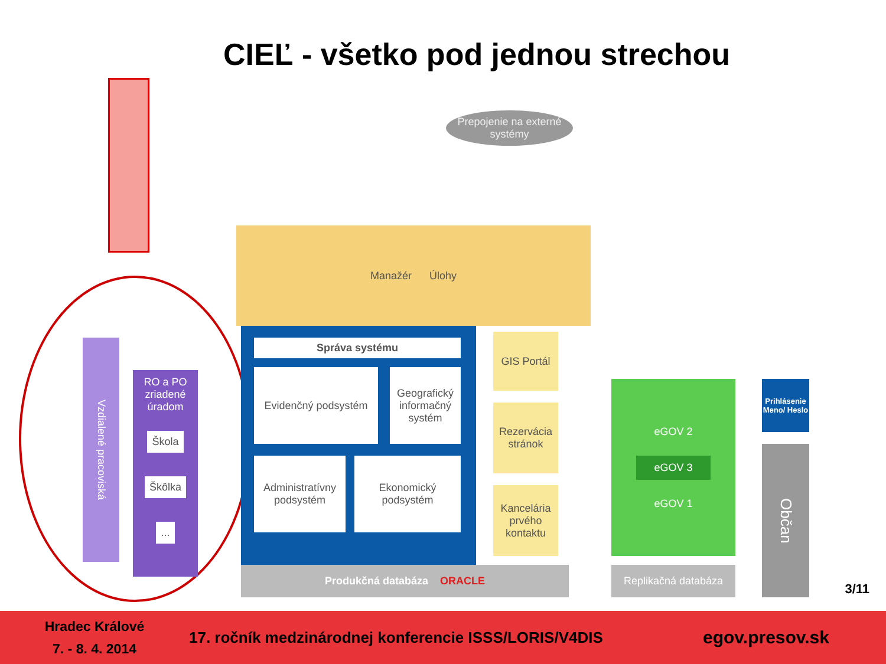CIEĽ - všetko pod jednou strechou
Vzdialené pracoviská
RO a PO zriadené úradom
Škola
Škôlka
...
Prepojenie na externé systémy
Manažér Úlohy
Správa systému
Evidenčný podsystém
Geografický informačný systém
Administratívny podsystém
Ekonomický podsystém
GIS Portál
Rezervácia stránok
Kancelária prvého kontaktu
Produkčná databáza ORACLE
eGOV 2
eGOV 3
eGOV 1
Replikačná databáza
Prihlásenie
Meno/ Heslo
Občan
3/11
Hradec Králové
7. - 8. 4. 2014
17. ročník medzinárodnej konferencie ISSS/LORIS/V4DIS
egov.presov.sk